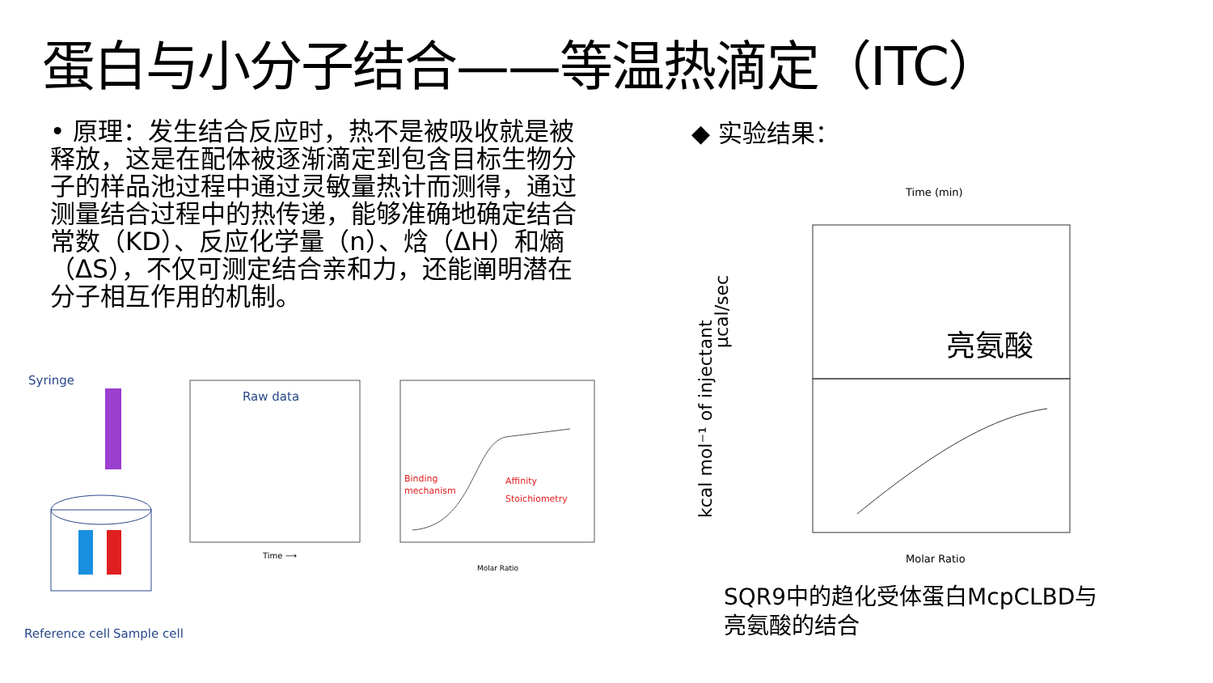蛋白与小分子结合——等温热滴定（ITC）
• 原理：发生结合反应时，热不是被吸收就是被释放，这是在配体被逐渐滴定到包含目标生物分子的样品池过程中通过灵敏量热计而测得，通过测量结合过程中的热传递，能够准确地确定结合常数（KD）、反应化学量（n）、焓（ΔH）和熵（ΔS），不仅可测定结合亲和力，还能阐明潜在分子相互作用的机制。
◆ 实验结果：
Syringe
Reference cell
Sample cell
Raw data
Time ⟶
Binding
mechanism
Affinity
Stoichiometry
Molar Ratio
Time (min)
μcal/sec
kcal mol⁻¹ of injectant
亮氨酸
Molar Ratio
SQR9中的趋化受体蛋白McpCLBD与
亮氨酸的结合